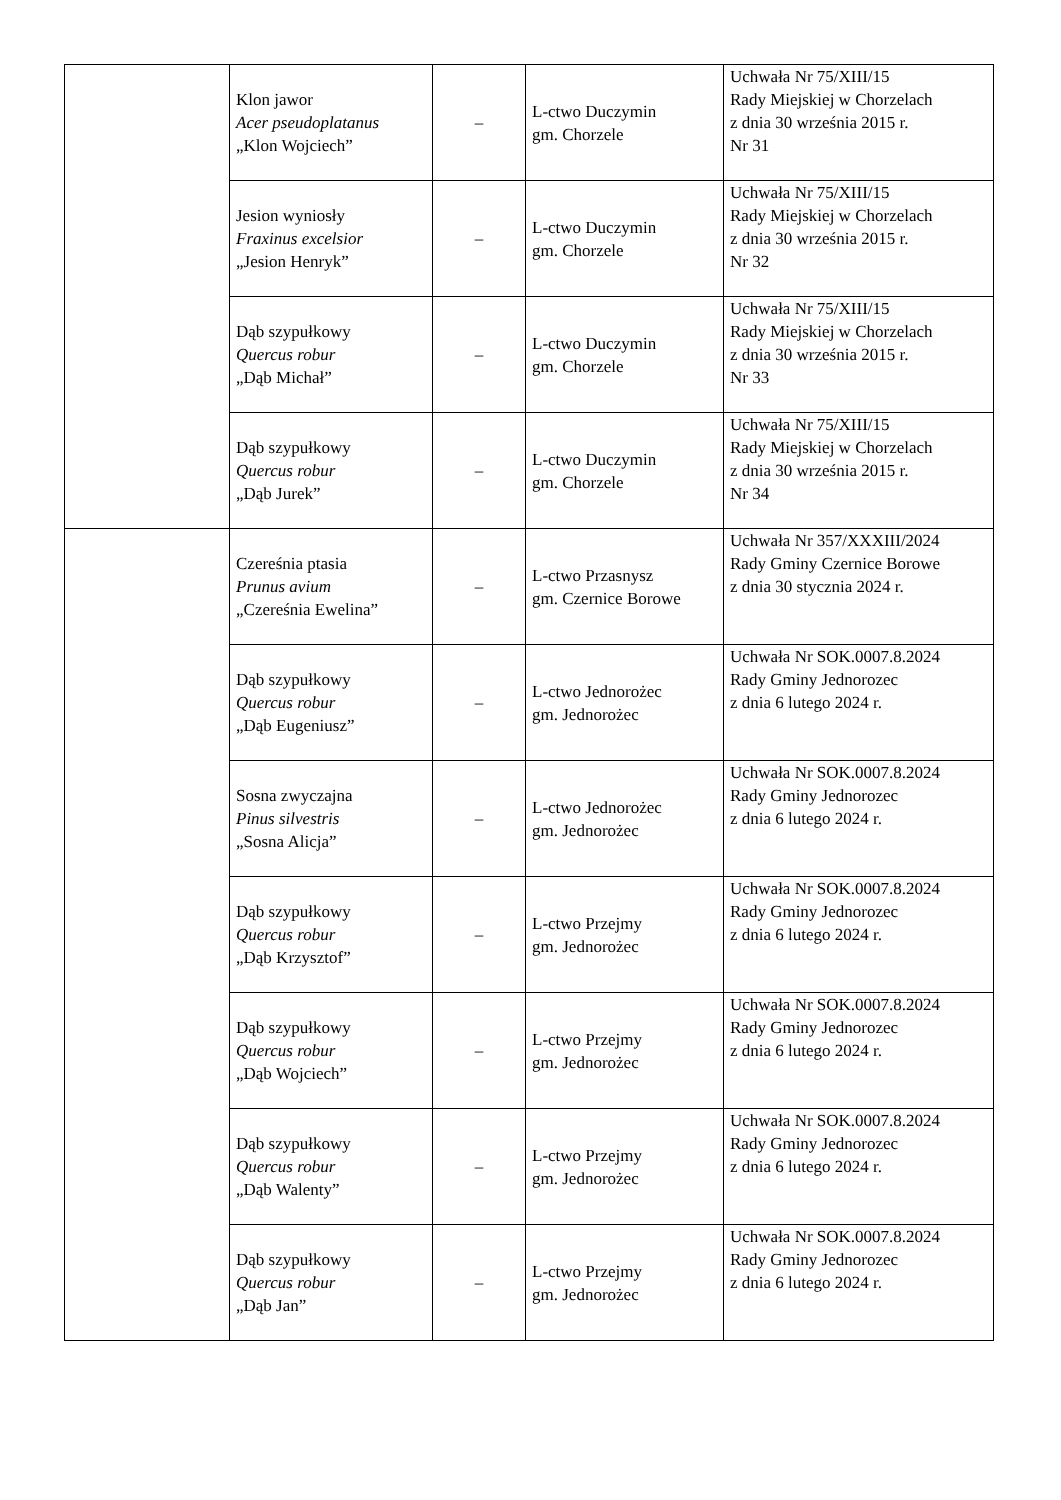| | Klon jawor Acer pseudoplatanus „Klon Wojciech” | – | L-ctwo Duczymin gm. Chorzele | Uchwała Nr 75/XIII/15 Rady Miejskiej w Chorzelach z dnia 30 września 2015 r. Nr 31 |
| | Jesion wyniosły Fraxinus excelsior „Jesion Henryk” | – | L-ctwo Duczymin gm. Chorzele | Uchwała Nr 75/XIII/15 Rady Miejskiej w Chorzelach z dnia 30 września 2015 r. Nr 32 |
| | Dąb szypułkowy Quercus robur „Dąb Michał” | – | L-ctwo Duczymin gm. Chorzele | Uchwała Nr 75/XIII/15 Rady Miejskiej w Chorzelach z dnia 30 września 2015 r. Nr 33 |
| | Dąb szypułkowy Quercus robur „Dąb Jurek” | – | L-ctwo Duczymin gm. Chorzele | Uchwała Nr 75/XIII/15 Rady Miejskiej w Chorzelach z dnia 30 września 2015 r. Nr 34 |
| | Czereśnia ptasia Prunus avium „Czereśnia Ewelina” | – | L-ctwo Przasnysz gm. Czernice Borowe | Uchwała Nr 357/XXXIII/2024 Rady Gminy Czernice Borowe z dnia 30 stycznia 2024 r. |
| | Dąb szypułkowy Quercus robur „Dąb Eugeniusz” | – | L-ctwo Jednorożec gm. Jednorożec | Uchwała Nr SOK.0007.8.2024 Rady Gminy Jednorozec z dnia 6 lutego 2024 r. |
| | Sosna zwyczajna Pinus silvestris „Sosna Alicja” | – | L-ctwo Jednorożec gm. Jednorożec | Uchwała Nr SOK.0007.8.2024 Rady Gminy Jednorozec z dnia 6 lutego 2024 r. |
| | Dąb szypułkowy Quercus robur „Dąb Krzysztof” | – | L-ctwo Przejmy gm. Jednorożec | Uchwała Nr SOK.0007.8.2024 Rady Gminy Jednorozec z dnia 6 lutego 2024 r. |
| | Dąb szypułkowy Quercus robur „Dąb Wojciech” | – | L-ctwo Przejmy gm. Jednorożec | Uchwała Nr SOK.0007.8.2024 Rady Gminy Jednorozec z dnia 6 lutego 2024 r. |
| | Dąb szypułkowy Quercus robur „Dąb Walenty” | – | L-ctwo Przejmy gm. Jednorożec | Uchwała Nr SOK.0007.8.2024 Rady Gminy Jednorozec z dnia 6 lutego 2024 r. |
| | Dąb szypułkowy Quercus robur „Dąb Jan” | – | L-ctwo Przejmy gm. Jednorożec | Uchwała Nr SOK.0007.8.2024 Rady Gminy Jednorozec z dnia 6 lutego 2024 r. |